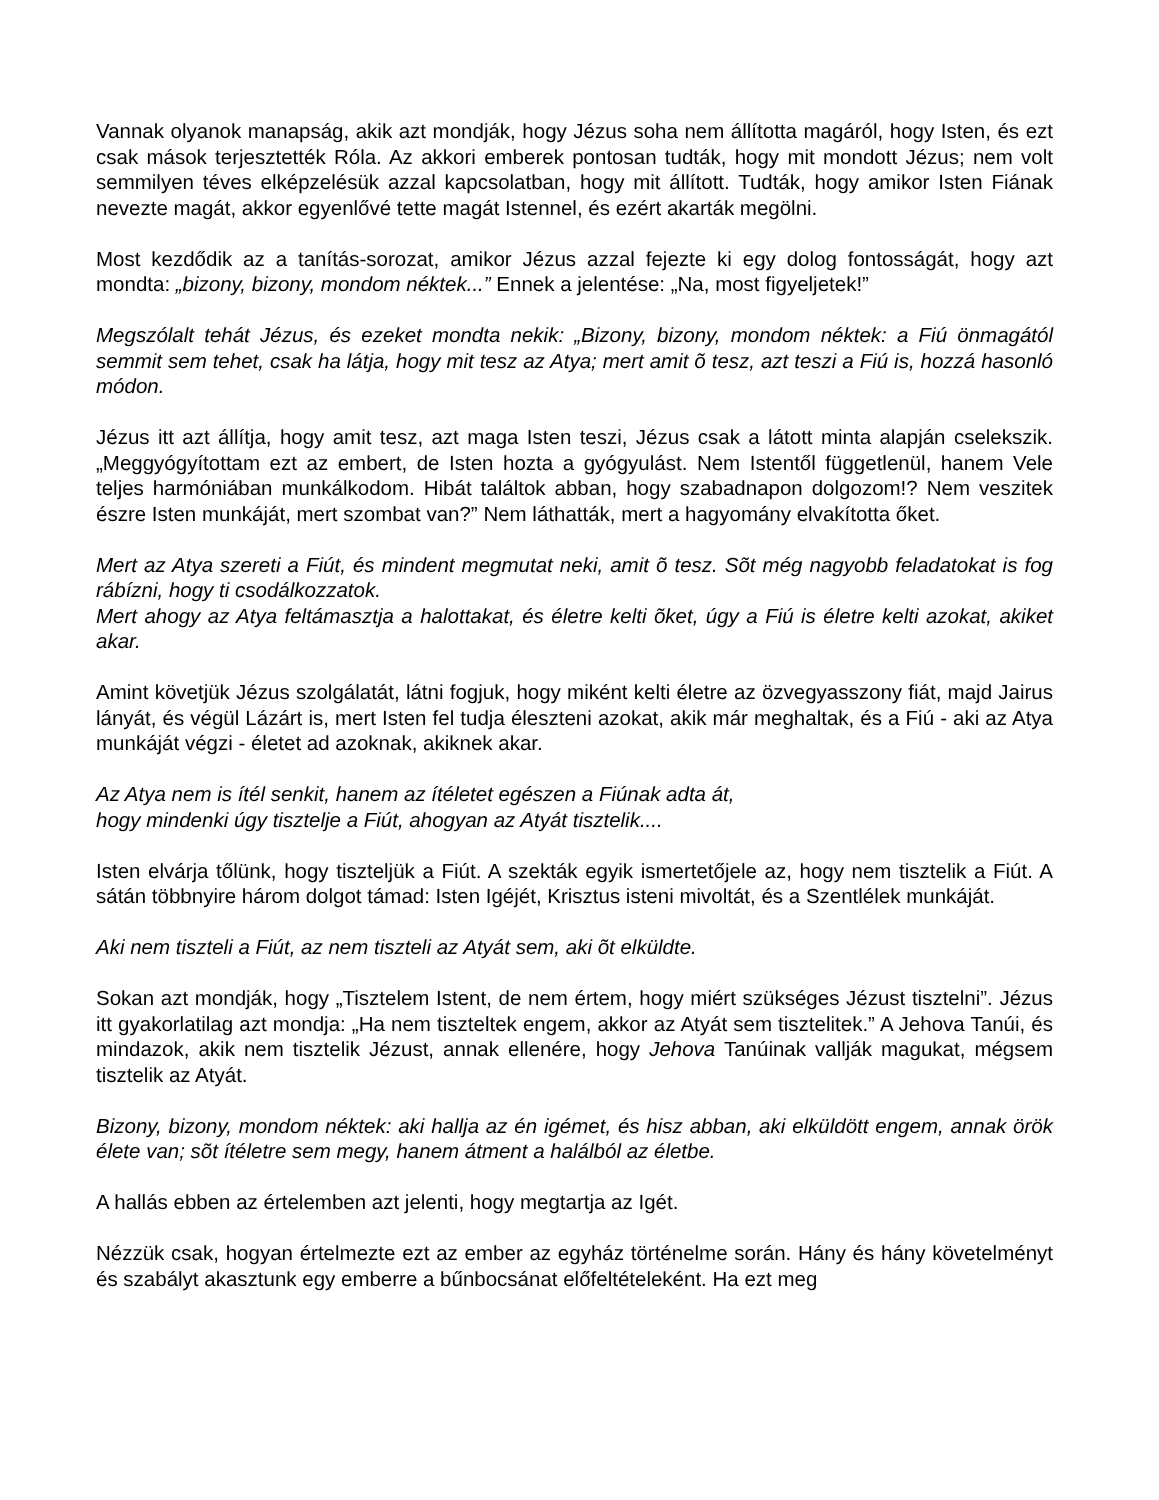Vannak olyanok manapság, akik azt mondják, hogy Jézus soha nem állította magáról, hogy Isten, és ezt csak mások terjesztették Róla. Az akkori emberek pontosan tudták, hogy mit mondott Jézus; nem volt semmilyen téves elképzelésük azzal kapcsolatban, hogy mit állított. Tudták, hogy amikor Isten Fiának nevezte magát, akkor egyenlővé tette magát Istennel, és ezért akarták megölni.
Most kezdődik az a tanítás-sorozat, amikor Jézus azzal fejezte ki egy dolog fontosságát, hogy azt mondta: „bizony, bizony, mondom néktek...” Ennek a jelentése: „Na, most figyeljetek!”
Megszólalt tehát Jézus, és ezeket mondta nekik: „Bizony, bizony, mondom néktek: a Fiú önmagától semmit sem tehet, csak ha látja, hogy mit tesz az Atya; mert amit õ tesz, azt teszi a Fiú is, hozzá hasonló módon.
Jézus itt azt állítja, hogy amit tesz, azt maga Isten teszi, Jézus csak a látott minta alapján cselekszik. „Meggyógyítottam ezt az embert, de Isten hozta a gyógyulást. Nem Istentől függetlenül, hanem Vele teljes harmóniában munkálkodom. Hibát találtok abban, hogy szabadnapon dolgozom!? Nem veszitek észre Isten munkáját, mert szombat van?” Nem láthatták, mert a hagyomány elvakította őket.
Mert az Atya szereti a Fiút, és mindent megmutat neki, amit õ tesz. Sõt még nagyobb feladatokat is fog rábízni, hogy ti csodálkozzatok.
Mert ahogy az Atya feltámasztja a halottakat, és életre kelti õket, úgy a Fiú is életre kelti azokat, akiket akar.
Amint követjük Jézus szolgálatát, látni fogjuk, hogy miként kelti életre az özvegyasszony fiát, majd Jairus lányát, és végül Lázárt is, mert Isten fel tudja éleszteni azokat, akik már meghaltak, és a Fiú - aki az Atya munkáját végzi - életet ad azoknak, akiknek akar.
Az Atya nem is ítél senkit, hanem az ítéletet egészen a Fiúnak adta át,
hogy mindenki úgy tisztelje a Fiút, ahogyan az Atyát tisztelik....
Isten elvárja tőlünk, hogy tiszteljük a Fiút. A szekták egyik ismertetőjele az, hogy nem tisztelik a Fiút. A sátán többnyire három dolgot támad: Isten Igéjét, Krisztus isteni mivoltát, és a Szentlélek munkáját.
Aki nem tiszteli a Fiút, az nem tiszteli az Atyát sem, aki õt elküldte.
Sokan azt mondják, hogy „Tisztelem Istent, de nem értem, hogy miért szükséges Jézust tisztelni”. Jézus itt gyakorlatilag azt mondja: „Ha nem tiszteltek engem, akkor az Atyát sem tisztelitek.” A Jehova Tanúi, és mindazok, akik nem tisztelik Jézust, annak ellenére, hogy Jehova Tanúinak vallják magukat, mégsem tisztelik az Atyát.
Bizony, bizony, mondom néktek: aki hallja az én igémet, és hisz abban, aki elküldött engem, annak örök élete van; sõt ítéletre sem megy, hanem átment a halálból az életbe.
A hallás ebben az értelemben azt jelenti, hogy megtartja az Igét.
Nézzük csak, hogyan értelmezte ezt az ember az egyház történelme során. Hány és hány követelményt és szabályt akasztunk egy emberre a bűnbocsánat előfeltételeként. Ha ezt meg